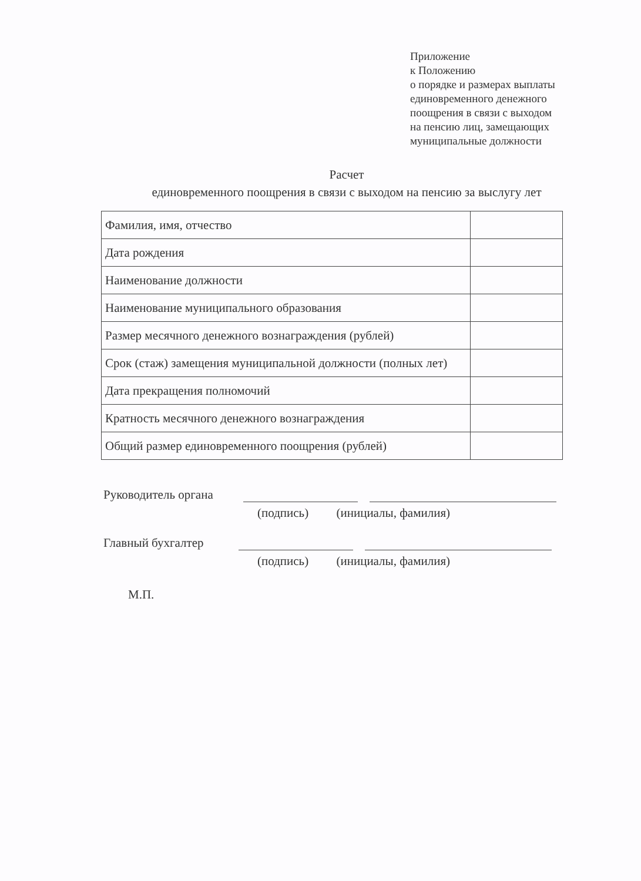Приложение
к Положению
о порядке и размерах выплаты
единовременного денежного
поощрения в связи с выходом
на пенсию лиц, замещающих
муниципальные должности
Расчет
единовременного поощрения в связи с выходом на пенсию за выслугу лет
| Фамилия, имя, отчество | |
| Дата рождения | |
| Наименование должности | |
| Наименование муниципального образования | |
| Размер месячного денежного вознаграждения (рублей) | |
| Срок (стаж) замещения муниципальной должности (полных лет) | |
| Дата прекращения полномочий | |
| Кратность месячного денежного вознаграждения | |
| Общий размер единовременного поощрения (рублей) | |
Руководитель органа
(подпись) (инициалы, фамилия)
Главный бухгалтер
(подпись) (инициалы, фамилия)
М.П.